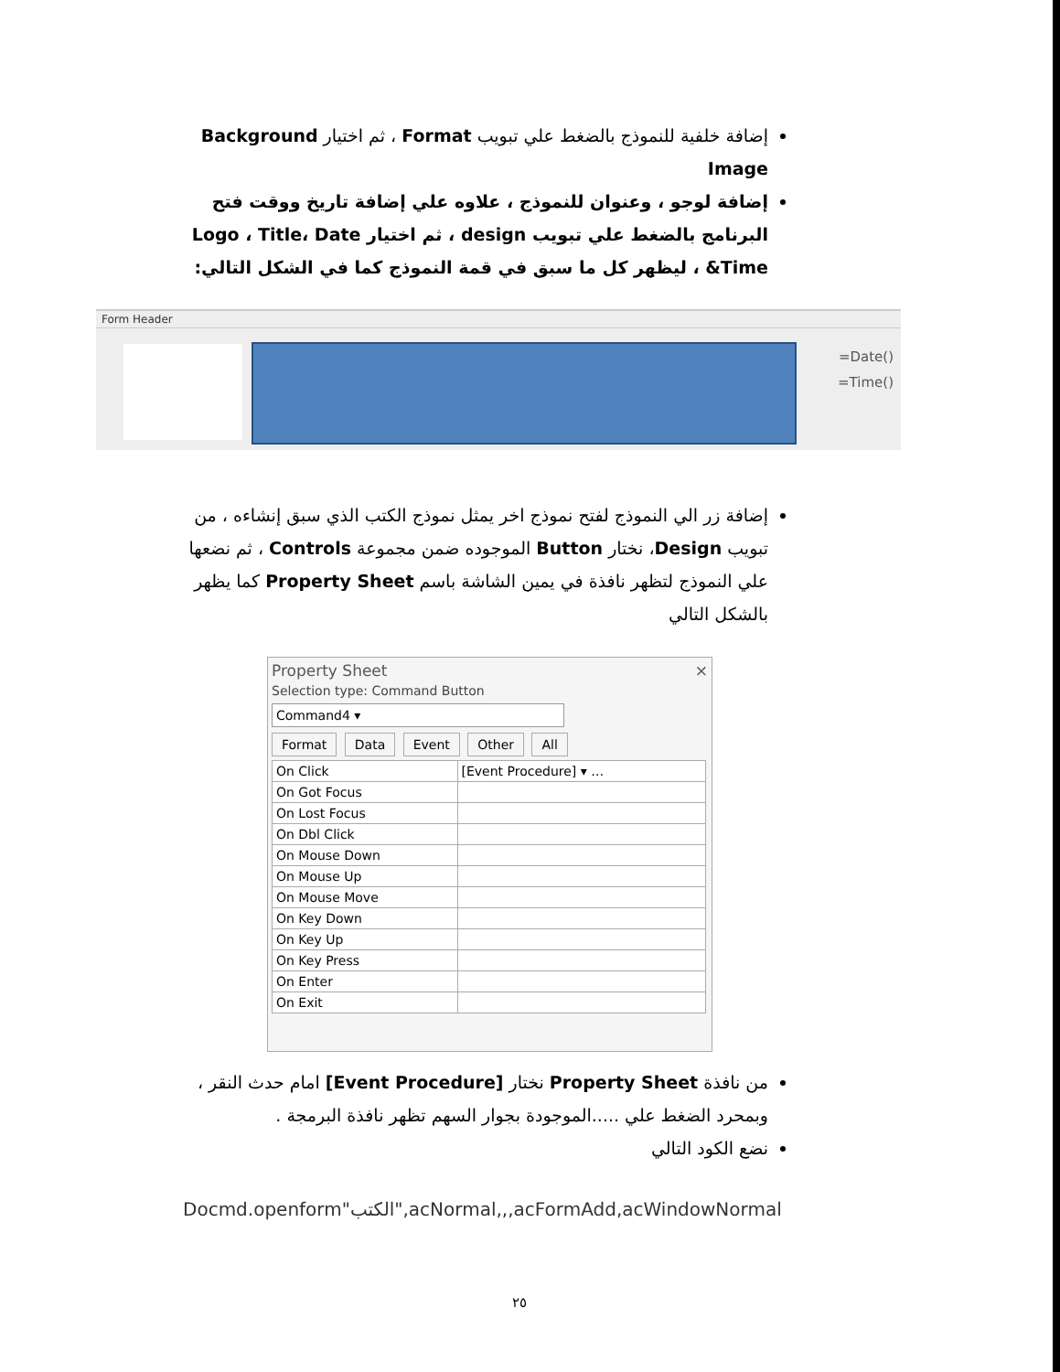إضافة خلفية للنموذج بالضغط علي تبويب Format ، ثم اختيار Background Image
إضافة لوجو ، وعنوان للنموذج ، علاوه علي إضافة تاريخ ووقت فتح البرنامج بالضغط علي تبويب design ، ثم اختيار Logo ، Title، Date &Time ، ليظهر كل ما سبق في قمة النموذج كما في الشكل التالي:
Form Header
=Date()
=Time()
إضافة زر الي النموذج لفتح نموذج اخر يمثل نموذج الكتب الذي سبق إنشاءه ، من تبويب Design، نختار Button الموجوده ضمن مجموعة Controls ، ثم نضعها علي النموذج لتظهر نافذة في يمين الشاشة باسم Property Sheet كما يظهر بالشكل التالي
Property Sheet ×
Selection type: Command Button
Command4 ▾
Format Data Event Other All
| On Click | [Event Procedure] ▾ … |
| On Got Focus | |
| On Lost Focus | |
| On Dbl Click | |
| On Mouse Down | |
| On Mouse Up | |
| On Mouse Move | |
| On Key Down | |
| On Key Up | |
| On Key Press | |
| On Enter | |
| On Exit | |
من نافذة Property Sheet نختار [Event Procedure] امام حدث النقر ، وبمحرد الضغط علي .....الموجودة بجوار السهم تظهر نافذة البرمجة .
نضع الكود التالي
Docmd.openform"الكتب",acNormal,,,acFormAdd,acWindowNormal
٢٥